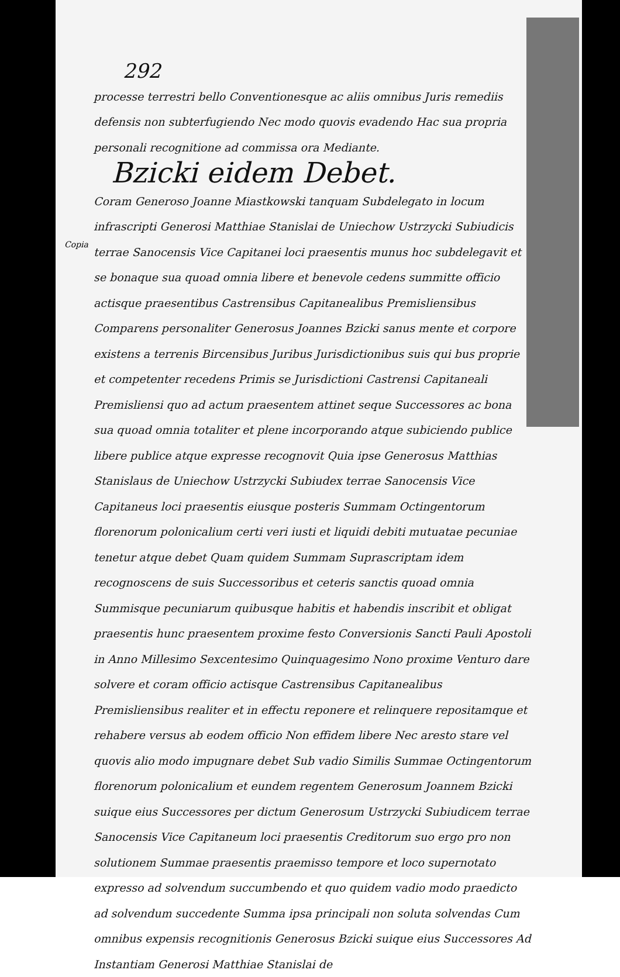Copia
292
processe terrestri bello Conventionesque ac aliis omnibus Juris remediis defensis non subterfugiendo Nec modo quovis evadendo Hac sua propria personali recognitione ad commissa ora Mediante.
Bzicki eidem Debet.
Coram Generoso Joanne Miastkowski tanquam Subdelegato in locum infrascripti Generosi Matthiae Stanislai de Uniechow Ustrzycki Subiudicis terrae Sanocensis Vice Capitanei loci praesentis munus hoc subdelegavit et se bonaque sua quoad omnia libere et benevole cedens summitte officio actisque praesentibus Castrensibus Capitanealibus Premisliensibus Comparens personaliter Generosus Joannes Bzicki sanus mente et corpore existens a terrenis Bircensibus Juribus Jurisdictionibus suis qui bus proprie et competenter recedens Primis se Jurisdictioni Castrensi Capitaneali Premisliensi quo ad actum praesentem attinet seque Successores ac bona sua quoad omnia totaliter et plene incorporando atque subiciendo publice libere publice atque expresse recognovit Quia ipse Generosus Matthias Stanislaus de Uniechow Ustrzycki Subiudex terrae Sanocensis Vice Capitaneus loci praesentis eiusque posteris Summam Octingentorum florenorum polonicalium certi veri iusti et liquidi debiti mutuatae pecuniae tenetur atque debet Quam quidem Summam Suprascriptam idem recognoscens de suis Successoribus et ceteris sanctis quoad omnia Summisque pecuniarum quibusque habitis et habendis inscribit et obligat praesentis hunc praesentem proxime festo Conversionis Sancti Pauli Apostoli in Anno Millesimo Sexcentesimo Quinquagesimo Nono proxime Venturo dare solvere et coram officio actisque Castrensibus Capitanealibus Premisliensibus realiter et in effectu reponere et relinquere repositamque et rehabere versus ab eodem officio Non effidem libere Nec aresto stare vel quovis alio modo impugnare debet Sub vadio Similis Summae Octingentorum florenorum polonicalium et eundem regentem Generosum Joannem Bzicki suique eius Successores per dictum Generosum Ustrzycki Subiudicem terrae Sanocensis Vice Capitaneum loci praesentis Creditorum suo ergo pro non solutionem Summae praesentis praemisso tempore et loco supernotato expresso ad solvendum succumbendo et quo quidem vadio modo praedicto ad solvendum succedente Summa ipsa principali non soluta solvendas Cum omnibus expensis recognitionis Generosus Bzicki suique eius Successores Ad Instantiam Generosi Matthiae Stanislai de